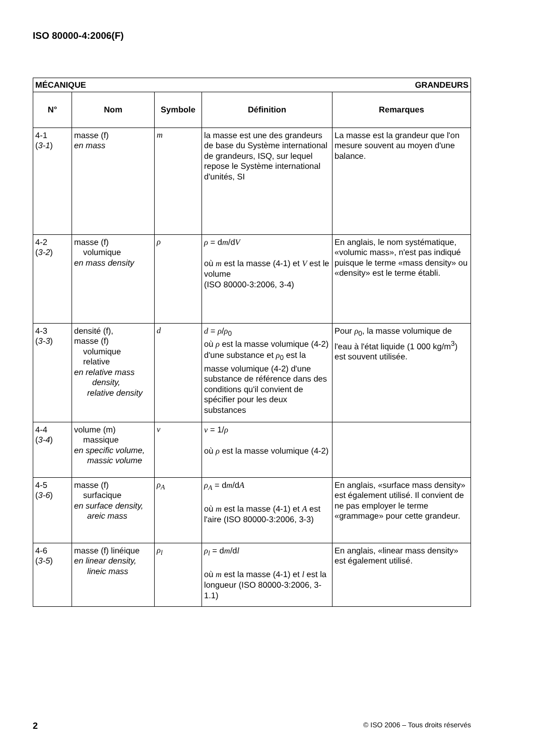ISO 80000-4:2006(F)
| MÉCANIQUE GRANDEURS | | | | |
| N° | Nom | Symbole | Définition | Remarques |
| 4-1 ( 3-1 ) | masse (f) en mass | m | la masse est une des grandeurs de base du Système international de grandeurs, ISQ, sur lequel repose le Système international d'unités, SI | La masse est la grandeur que l'on mesure souvent au moyen d'une balance. |
| 4-2 ( 3-2 ) | masse (f) volumique en mass density | ρ | ρ = d m /d V où m est la masse (4-1) et V est le volume (ISO 80000-3:2006, 3-4) | En anglais, le nom systématique, «volumic mass», n'est pas indiqué puisque le terme «mass density» ou «density» est le terme établi. |
| 4-3 ( 3-3 ) | densité (f), masse (f) volumique relative en relative mass density, relative density | d | d = ρ / ρ<sub>0</sub> où ρ est la masse volumique (4-2) d'une substance et ρ<sub>0</sub> est la masse volumique (4-2) d'une substance de référence dans des conditions qu'il convient de spécifier pour les deux substances | Pour ρ<sub>0</sub>, la masse volumique de l'eau à l'état liquide (1 000 kg/m<sup>3</sup>) est souvent utilisée. |
| 4-4 ( 3-4 ) | volume (m) massique en specific volume, massic volume | v | v = 1/ ρ où ρ est la masse volumique (4-2) | |
| 4-5 ( 3-6 ) | masse (f) surfacique en surface density, areic mass | ρ<sub>A</sub> | ρ<sub>A</sub> = d m /d A où m est la masse (4-1) et A est l'aire (ISO 80000-3:2006, 3-3) | En anglais, «surface mass density» est également utilisé. Il convient de ne pas employer le terme «grammage» pour cette grandeur. |
| 4-6 ( 3-5 ) | masse (f) linéique en linear density, lineic mass | ρ<sub>l</sub> | ρ<sub>l</sub> = d m /d l où m est la masse (4-1) et l est la longueur (ISO 80000-3:2006, 3-1.1) | En anglais, «linear mass density» est également utilisé. |
2
© ISO 2006 – Tous droits réservés